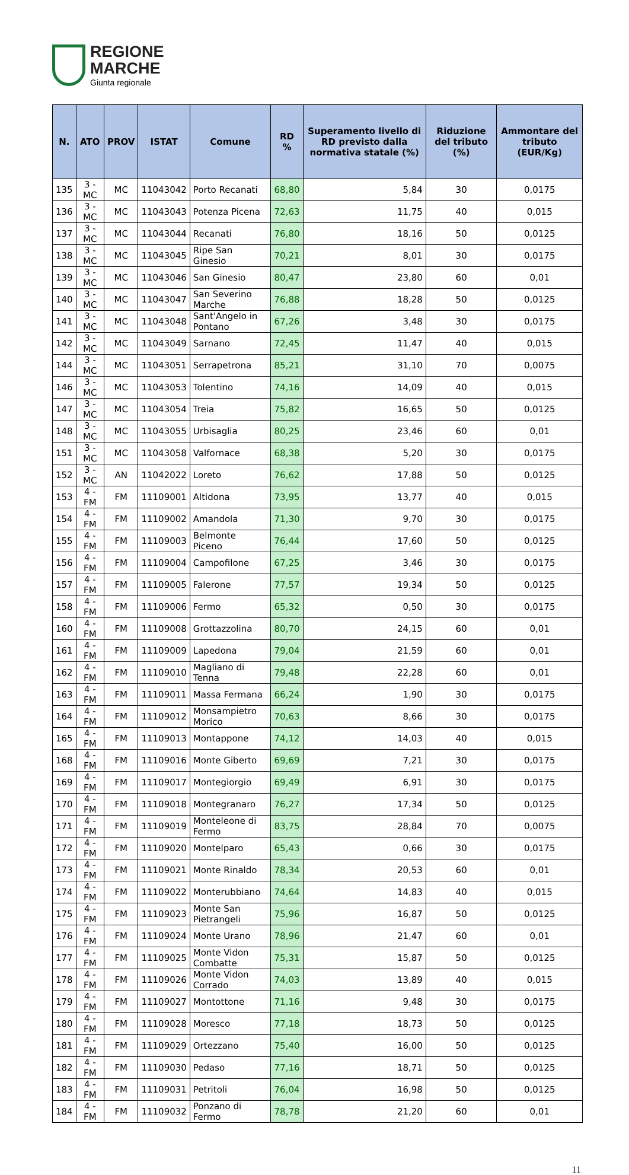REGIONE
MARCHE
Giunta regionale
| N. | ATO | PROV | ISTAT | Comune | RD % | Superamento livello di RD previsto dalla normativa statale (%) | Riduzione del tributo (%) | Ammontare del tributo (EUR/Kg) |
| --- | --- | --- | --- | --- | --- | --- | --- | --- |
| 135 | 3 - MC | MC | 11043042 | Porto Recanati | 68,80 | 5,84 | 30 | 0,0175 |
| 136 | 3 - MC | MC | 11043043 | Potenza Picena | 72,63 | 11,75 | 40 | 0,015 |
| 137 | 3 - MC | MC | 11043044 | Recanati | 76,80 | 18,16 | 50 | 0,0125 |
| 138 | 3 - MC | MC | 11043045 | Ripe San Ginesio | 70,21 | 8,01 | 30 | 0,0175 |
| 139 | 3 - MC | MC | 11043046 | San Ginesio | 80,47 | 23,80 | 60 | 0,01 |
| 140 | 3 - MC | MC | 11043047 | San Severino Marche | 76,88 | 18,28 | 50 | 0,0125 |
| 141 | 3 - MC | MC | 11043048 | Sant'Angelo in Pontano | 67,26 | 3,48 | 30 | 0,0175 |
| 142 | 3 - MC | MC | 11043049 | Sarnano | 72,45 | 11,47 | 40 | 0,015 |
| 144 | 3 - MC | MC | 11043051 | Serrapetrona | 85,21 | 31,10 | 70 | 0,0075 |
| 146 | 3 - MC | MC | 11043053 | Tolentino | 74,16 | 14,09 | 40 | 0,015 |
| 147 | 3 - MC | MC | 11043054 | Treia | 75,82 | 16,65 | 50 | 0,0125 |
| 148 | 3 - MC | MC | 11043055 | Urbisaglia | 80,25 | 23,46 | 60 | 0,01 |
| 151 | 3 - MC | MC | 11043058 | Valfornace | 68,38 | 5,20 | 30 | 0,0175 |
| 152 | 3 - MC | AN | 11042022 | Loreto | 76,62 | 17,88 | 50 | 0,0125 |
| 153 | 4 - FM | FM | 11109001 | Altidona | 73,95 | 13,77 | 40 | 0,015 |
| 154 | 4 - FM | FM | 11109002 | Amandola | 71,30 | 9,70 | 30 | 0,0175 |
| 155 | 4 - FM | FM | 11109003 | Belmonte Piceno | 76,44 | 17,60 | 50 | 0,0125 |
| 156 | 4 - FM | FM | 11109004 | Campofilone | 67,25 | 3,46 | 30 | 0,0175 |
| 157 | 4 - FM | FM | 11109005 | Falerone | 77,57 | 19,34 | 50 | 0,0125 |
| 158 | 4 - FM | FM | 11109006 | Fermo | 65,32 | 0,50 | 30 | 0,0175 |
| 160 | 4 - FM | FM | 11109008 | Grottazzolina | 80,70 | 24,15 | 60 | 0,01 |
| 161 | 4 - FM | FM | 11109009 | Lapedona | 79,04 | 21,59 | 60 | 0,01 |
| 162 | 4 - FM | FM | 11109010 | Magliano di Tenna | 79,48 | 22,28 | 60 | 0,01 |
| 163 | 4 - FM | FM | 11109011 | Massa Fermana | 66,24 | 1,90 | 30 | 0,0175 |
| 164 | 4 - FM | FM | 11109012 | Monsampietro Morico | 70,63 | 8,66 | 30 | 0,0175 |
| 165 | 4 - FM | FM | 11109013 | Montappone | 74,12 | 14,03 | 40 | 0,015 |
| 168 | 4 - FM | FM | 11109016 | Monte Giberto | 69,69 | 7,21 | 30 | 0,0175 |
| 169 | 4 - FM | FM | 11109017 | Montegiorgio | 69,49 | 6,91 | 30 | 0,0175 |
| 170 | 4 - FM | FM | 11109018 | Montegranaro | 76,27 | 17,34 | 50 | 0,0125 |
| 171 | 4 - FM | FM | 11109019 | Monteleone di Fermo | 83,75 | 28,84 | 70 | 0,0075 |
| 172 | 4 - FM | FM | 11109020 | Montelparo | 65,43 | 0,66 | 30 | 0,0175 |
| 173 | 4 - FM | FM | 11109021 | Monte Rinaldo | 78,34 | 20,53 | 60 | 0,01 |
| 174 | 4 - FM | FM | 11109022 | Monterubbiano | 74,64 | 14,83 | 40 | 0,015 |
| 175 | 4 - FM | FM | 11109023 | Monte San Pietrangeli | 75,96 | 16,87 | 50 | 0,0125 |
| 176 | 4 - FM | FM | 11109024 | Monte Urano | 78,96 | 21,47 | 60 | 0,01 |
| 177 | 4 - FM | FM | 11109025 | Monte Vidon Combatte | 75,31 | 15,87 | 50 | 0,0125 |
| 178 | 4 - FM | FM | 11109026 | Monte Vidon Corrado | 74,03 | 13,89 | 40 | 0,015 |
| 179 | 4 - FM | FM | 11109027 | Montottone | 71,16 | 9,48 | 30 | 0,0175 |
| 180 | 4 - FM | FM | 11109028 | Moresco | 77,18 | 18,73 | 50 | 0,0125 |
| 181 | 4 - FM | FM | 11109029 | Ortezzano | 75,40 | 16,00 | 50 | 0,0125 |
| 182 | 4 - FM | FM | 11109030 | Pedaso | 77,16 | 18,71 | 50 | 0,0125 |
| 183 | 4 - FM | FM | 11109031 | Petritoli | 76,04 | 16,98 | 50 | 0,0125 |
| 184 | 4 - FM | FM | 11109032 | Ponzano di Fermo | 78,78 | 21,20 | 60 | 0,01 |
11